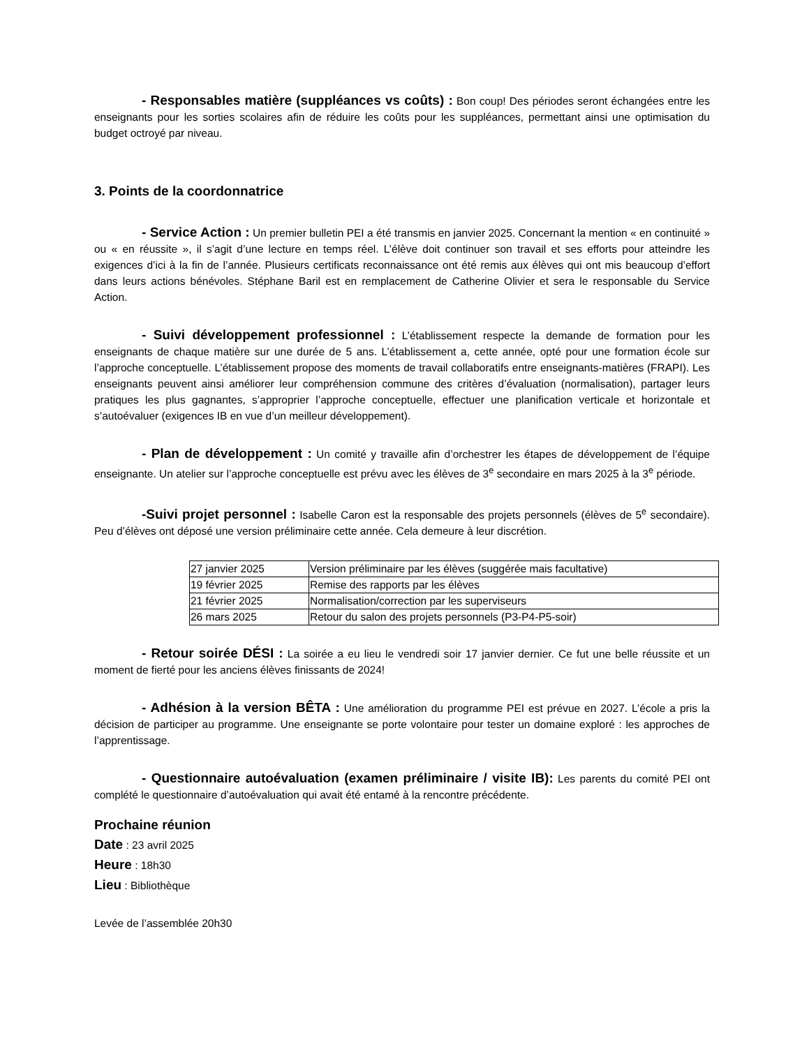- Responsables matière (suppléances vs coûts) : Bon coup! Des périodes seront échangées entre les enseignants pour les sorties scolaires afin de réduire les coûts pour les suppléances, permettant ainsi une optimisation du budget octroyé par niveau.
3. Points de la coordonnatrice
- Service Action : Un premier bulletin PEI a été transmis en janvier 2025. Concernant la mention « en continuité » ou « en réussite », il s’agit d’une lecture en temps réel. L’élève doit continuer son travail et ses efforts pour atteindre les exigences d’ici à la fin de l’année. Plusieurs certificats reconnaissance ont été remis aux élèves qui ont mis beaucoup d’effort dans leurs actions bénévoles. Stéphane Baril est en remplacement de Catherine Olivier et sera le responsable du Service Action.
- Suivi développement professionnel : L’établissement respecte la demande de formation pour les enseignants de chaque matière sur une durée de 5 ans. L’établissement a, cette année, opté pour une formation école sur l’approche conceptuelle. L’établissement propose des moments de travail collaboratifs entre enseignants-matières (FRAPI). Les enseignants peuvent ainsi améliorer leur compréhension commune des critères d’évaluation (normalisation), partager leurs pratiques les plus gagnantes, s’approprier l’approche conceptuelle, effectuer une planification verticale et horizontale et s’autoévaluer (exigences IB en vue d’un meilleur développement).
- Plan de développement : Un comité y travaille afin d’orchestrer les étapes de développement de l’équipe enseignante. Un atelier sur l’approche conceptuelle est prévu avec les élèves de 3<sup>e</sup> secondaire en mars 2025 à la 3<sup>e</sup> période.
-Suivi projet personnel : Isabelle Caron est la responsable des projets personnels (élèves de 5<sup>e</sup> secondaire). Peu d’élèves ont déposé une version préliminaire cette année. Cela demeure à leur discrétion.
| 27 janvier 2025 | Version préliminaire par les élèves (suggérée mais facultative) |
| 19 février 2025 | Remise des rapports par les élèves |
| 21 février 2025 | Normalisation/correction par les superviseurs |
| 26 mars 2025 | Retour du salon des projets personnels (P3-P4-P5-soir) |
- Retour soirée DÉSI : La soirée a eu lieu le vendredi soir 17 janvier dernier. Ce fut une belle réussite et un moment de fierté pour les anciens élèves finissants de 2024!
- Adhésion à la version BÊTA : Une amélioration du programme PEI est prévue en 2027. L’école a pris la décision de participer au programme. Une enseignante se porte volontaire pour tester un domaine exploré : les approches de l’apprentissage.
- Questionnaire autoévaluation (examen préliminaire / visite IB): Les parents du comité PEI ont complété le questionnaire d’autoévaluation qui avait été entamé à la rencontre précédente.
Prochaine réunion
Date : 23 avril 2025
Heure : 18h30
Lieu : Bibliothèque
Levée de l’assemblée 20h30